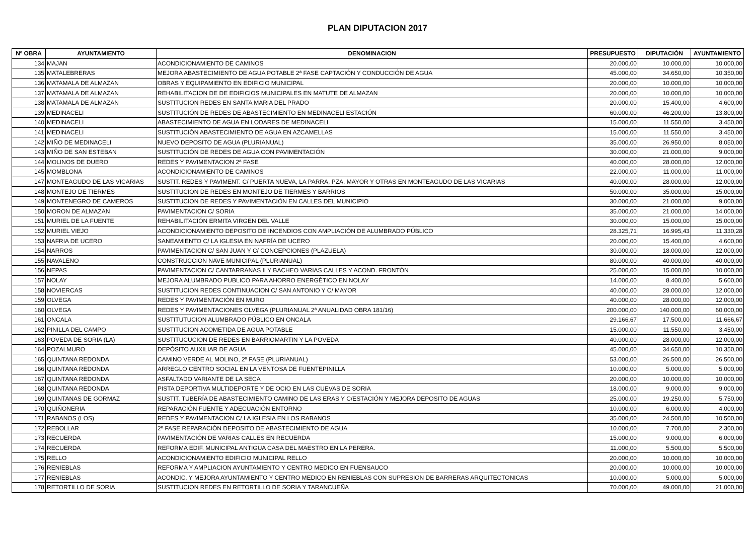PLAN DIPUTACION 2017
| Nº OBRA | AYUNTAMIENTO | DENOMINACION | PRESUPUESTO | DIPUTACIÓN | AYUNTAMIENTO |
| --- | --- | --- | --- | --- | --- |
| 134 | MAJAN | ACONDICIONAMIENTO DE CAMINOS | 20.000,00 | 10.000,00 | 10.000,00 |
| 135 | MATALEBRERAS | MEJORA ABASTECIMIENTO DE AGUA POTABLE 2ª FASE CAPTACIÓN Y CONDUCCIÓN DE AGUA | 45.000,00 | 34.650,00 | 10.350,00 |
| 136 | MATAMALA DE ALMAZAN | OBRAS Y EQUIPAMIENTO EN EDIFICIO MUNICIPAL | 20.000,00 | 10.000,00 | 10.000,00 |
| 137 | MATAMALA DE ALMAZAN | REHABILITACION DE DE EDIFICIOS MUNICIPALES EN MATUTE DE ALMAZAN | 20.000,00 | 10.000,00 | 10.000,00 |
| 138 | MATAMALA DE ALMAZAN | SUSTITUCION REDES EN SANTA MARIA DEL PRADO | 20.000,00 | 15.400,00 | 4.600,00 |
| 139 | MEDINACELI | SUSTITUCIÓN DE REDES DE ABASTECIMIENTO EN MEDINACELI ESTACIÓN | 60.000,00 | 46.200,00 | 13.800,00 |
| 140 | MEDINACELI | ABASTECIMIENTO DE AGUA EN LODARES DE MEDINACELI | 15.000,00 | 11.550,00 | 3.450,00 |
| 141 | MEDINACELI | SUSTITUCIÓN ABASTECIMIENTO DE AGUA EN AZCAMELLAS | 15.000,00 | 11.550,00 | 3.450,00 |
| 142 | MIÑO DE MEDINACELI | NUEVO DEPOSITO DE AGUA (PLURIANUAL) | 35.000,00 | 26.950,00 | 8.050,00 |
| 143 | MIÑO DE SAN ESTEBAN | SUSTITUCIÓN DE REDES DE AGUA CON PAVIMENTACIÓN | 30.000,00 | 21.000,00 | 9.000,00 |
| 144 | MOLINOS DE DUERO | REDES Y PAVIMENTACION 2ª FASE | 40.000,00 | 28.000,00 | 12.000,00 |
| 145 | MOMBLONA | ACONDICIONAMIENTO DE CAMINOS | 22.000,00 | 11.000,00 | 11.000,00 |
| 147 | MONTEAGUDO DE LAS VICARIAS | SUSTIT. REDES Y PAVIMENT. C/ PUERTA NUEVA, LA PARRA, PZA. MAYOR Y OTRAS EN MONTEAGUDO DE LAS VICARIAS | 40.000,00 | 28.000,00 | 12.000,00 |
| 148 | MONTEJO DE TIERMES | SUSTITUCION DE REDES EN MONTEJO DE TIERMES Y BARRIOS | 50.000,00 | 35.000,00 | 15.000,00 |
| 149 | MONTENEGRO DE CAMEROS | SUSTITUCION DE REDES Y PAVIMENTACIÓN EN CALLES DEL MUNICIPIO | 30.000,00 | 21.000,00 | 9.000,00 |
| 150 | MORON DE ALMAZAN | PAVIMENTACION C/ SORIA | 35.000,00 | 21.000,00 | 14.000,00 |
| 151 | MURIEL DE LA FUENTE | REHABILITACIÓN ERMITA VIRGEN DEL VALLE | 30.000,00 | 15.000,00 | 15.000,00 |
| 152 | MURIEL VIEJO | ACONDICIONAMIENTO DEPOSITO DE INCENDIOS CON AMPLIACIÓN DE ALUMBRADO PÚBLICO | 28.325,71 | 16.995,43 | 11.330,28 |
| 153 | NAFRIA DE UCERO | SANEAMIENTO C/ LA IGLESIA EN NAFRÍA DE UCERO | 20.000,00 | 15.400,00 | 4.600,00 |
| 154 | NARROS | PAVIMENTACION C/ SAN JUAN Y C/ CONCEPCIONES (PLAZUELA) | 30.000,00 | 18.000,00 | 12.000,00 |
| 155 | NAVALENO | CONSTRUCCION NAVE MUNICIPAL (PLURIANUAL) | 80.000,00 | 40.000,00 | 40.000,00 |
| 156 | NEPAS | PAVIMENTACION C/ CANTARRANAS II Y BACHEO VARIAS CALLES Y ACOND. FRONTÓN | 25.000,00 | 15.000,00 | 10.000,00 |
| 157 | NOLAY | MEJORA ALUMBRADO PUBLICO PARA AHORRO ENERGÉTICO EN NOLAY | 14.000,00 | 8.400,00 | 5.600,00 |
| 158 | NOVIERCAS | SUSTITUCION REDES CONTINUACION C/ SAN ANTONIO Y C/ MAYOR | 40.000,00 | 28.000,00 | 12.000,00 |
| 159 | OLVEGA | REDES Y PAVIMENTACIÓN EN MURO | 40.000,00 | 28.000,00 | 12.000,00 |
| 160 | OLVEGA | REDES Y PAVIMENTACIONES OLVEGA (PLURIANUAL 2ª ANUALIDAD OBRA 181/16) | 200.000,00 | 140.000,00 | 60.000,00 |
| 161 | ONCALA | SUSTITUTUCION ALUMBRADO PÚBLICO EN ONCALA | 29.166,67 | 17.500,00 | 11.666,67 |
| 162 | PINILLA DEL CAMPO | SUSTITUCION ACOMETIDA DE AGUA POTABLE | 15.000,00 | 11.550,00 | 3.450,00 |
| 163 | POVEDA DE SORIA (LA) | SUSTITUCUCION DE REDES EN BARRIOMARTIN Y LA POVEDA | 40.000,00 | 28.000,00 | 12.000,00 |
| 164 | POZALMURO | DEPÓSITO AUXILIAR DE AGUA | 45.000,00 | 34.650,00 | 10.350,00 |
| 165 | QUINTANA REDONDA | CAMINO VERDE AL MOLINO, 2ª FASE (PLURIANUAL) | 53.000,00 | 26.500,00 | 26.500,00 |
| 166 | QUINTANA REDONDA | ARREGLO CENTRO SOCIAL EN LA VENTOSA DE FUENTEPINILLA | 10.000,00 | 5.000,00 | 5.000,00 |
| 167 | QUINTANA REDONDA | ASFALTADO VARIANTE DE LA SECA | 20.000,00 | 10.000,00 | 10.000,00 |
| 168 | QUINTANA REDONDA | PISTA DEPORTIVA MULTIDEPORTE Y DE OCIO EN LAS CUEVAS DE SORIA | 18.000,00 | 9.000,00 | 9.000,00 |
| 169 | QUINTANAS DE GORMAZ | SUSTIT. TUBERÍA DE ABASTECIMIENTO CAMINO DE LAS ERAS Y C/ESTACIÓN Y MEJORA DEPOSITO DE AGUAS | 25.000,00 | 19.250,00 | 5.750,00 |
| 170 | QUIÑONERIA | REPARACIÓN FUENTE Y ADECUACIÓN ENTORNO | 10.000,00 | 6.000,00 | 4.000,00 |
| 171 | RABANOS (LOS) | REDES Y PAVIMENTACION C/ LA IGLESIA EN LOS RABANOS | 35.000,00 | 24.500,00 | 10.500,00 |
| 172 | REBOLLAR | 2ª FASE REPARACIÓN DEPOSITO DE ABASTECIMIENTO DE AGUA | 10.000,00 | 7.700,00 | 2.300,00 |
| 173 | RECUERDA | PAVIMENTACIÓN DE VARIAS CALLES EN RECUERDA | 15.000,00 | 9.000,00 | 6.000,00 |
| 174 | RECUERDA | REFORMA EDIF. MUNICIPAL ANTIGUA CASA DEL MAESTRO EN LA PERERA. | 11.000,00 | 5.500,00 | 5.500,00 |
| 175 | RELLO | ACONDICIONAMIENTO EDIFICIO MUNICIPAL RELLO | 20.000,00 | 10.000,00 | 10.000,00 |
| 176 | RENIEBLAS | REFORMA Y AMPLIACION AYUNTAMIENTO Y CENTRO MEDICO EN FUENSAUCO | 20.000,00 | 10.000,00 | 10.000,00 |
| 177 | RENIEBLAS | ACONDIC. Y MEJORA AYUNTAMIENTO Y CENTRO MEDICO EN RENIEBLAS CON SUPRESION DE BARRERAS ARQUITECTONICAS | 10.000,00 | 5.000,00 | 5.000,00 |
| 178 | RETORTILLO DE SORIA | SUSTITUCION REDES EN RETORTILLO DE SORIA Y TARANCUEÑA | 70.000,00 | 49.000,00 | 21.000,00 |